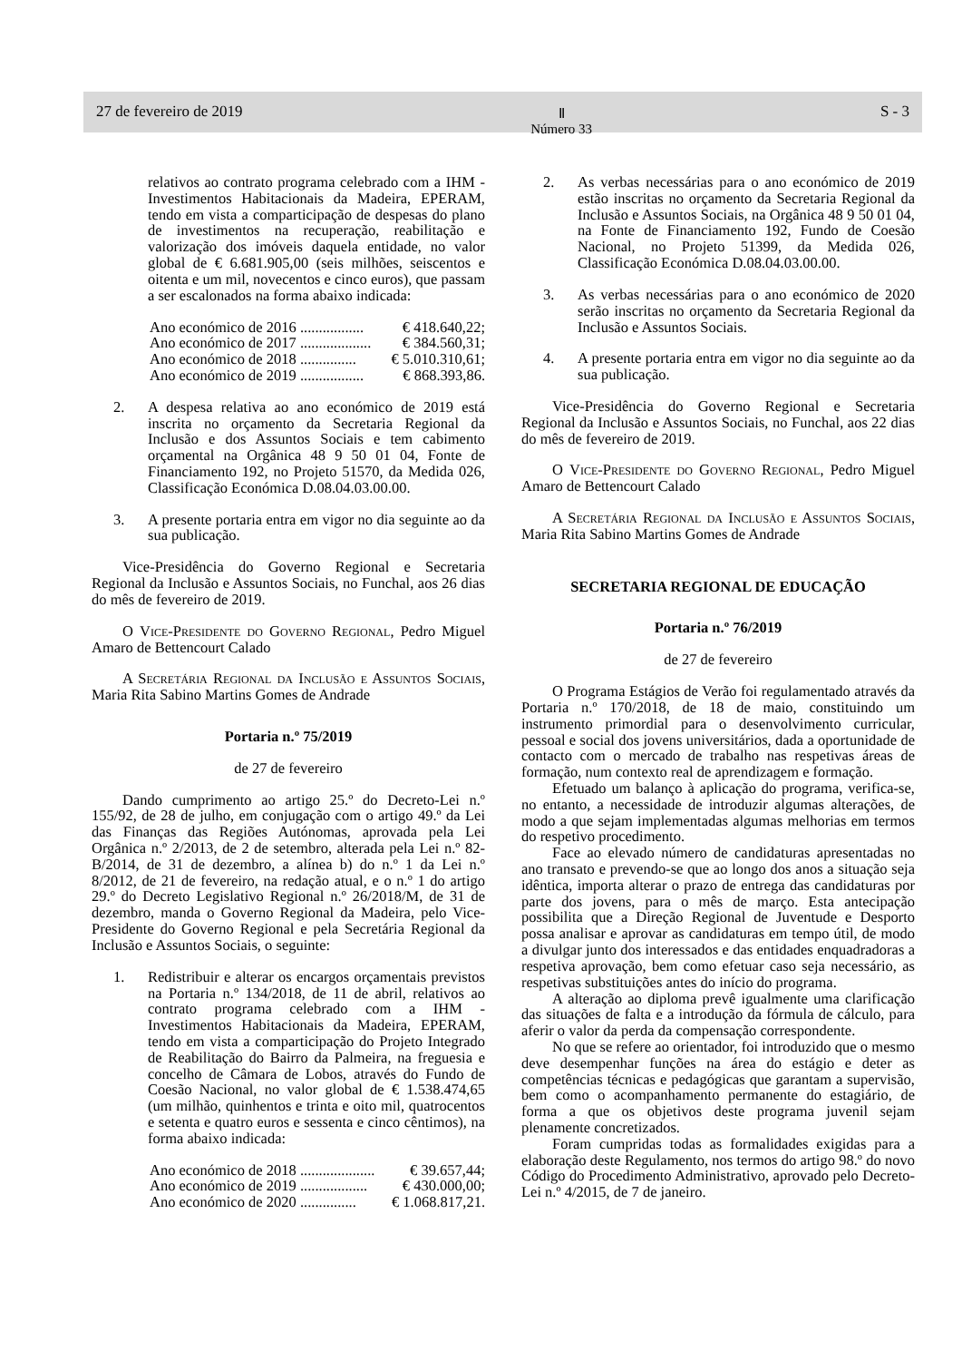27 de fevereiro de 2019 Ⅱ
Número 33 S - 3
relativos ao contrato programa celebrado com a IHM - Investimentos Habitacionais da Madeira, EPERAM, tendo em vista a comparticipação de despesas do plano de investimentos na recuperação, reabilitação e valorização dos imóveis daquela entidade, no valor global de € 6.681.905,00 (seis milhões, seiscentos e oitenta e um mil, novecentos e cinco euros), que passam a ser escalonados na forma abaixo indicada:
Ano económico de 2016 ................. € 418.640,22;
Ano económico de 2017 ................... € 384.560,31;
Ano económico de 2018 ............... € 5.010.310,61;
Ano económico de 2019 ................. € 868.393,86.
2. A despesa relativa ao ano económico de 2019 está inscrita no orçamento da Secretaria Regional da Inclusão e dos Assuntos Sociais e tem cabimento orçamental na Orgânica 48 9 50 01 04, Fonte de Financiamento 192, no Projeto 51570, da Medida 026, Classificação Económica D.08.04.03.00.00.
3. A presente portaria entra em vigor no dia seguinte ao da sua publicação.
Vice-Presidência do Governo Regional e Secretaria Regional da Inclusão e Assuntos Sociais, no Funchal, aos 26 dias do mês de fevereiro de 2019.
O Vice-Presidente do Governo Regional, Pedro Miguel Amaro de Bettencourt Calado
A Secretária Regional da Inclusão e Assuntos Sociais, Maria Rita Sabino Martins Gomes de Andrade
Portaria n.º 75/2019
de 27 de fevereiro
Dando cumprimento ao artigo 25.º do Decreto-Lei n.º 155/92, de 28 de julho, em conjugação com o artigo 49.º da Lei das Finanças das Regiões Autónomas, aprovada pela Lei Orgânica n.º 2/2013, de 2 de setembro, alterada pela Lei n.º 82-B/2014, de 31 de dezembro, a alínea b) do n.º 1 da Lei n.º 8/2012, de 21 de fevereiro, na redação atual, e o n.º 1 do artigo 29.º do Decreto Legislativo Regional n.º 26/2018/M, de 31 de dezembro, manda o Governo Regional da Madeira, pelo Vice-Presidente do Governo Regional e pela Secretária Regional da Inclusão e Assuntos Sociais, o seguinte:
1. Redistribuir e alterar os encargos orçamentais previstos na Portaria n.º 134/2018, de 11 de abril, relativos ao contrato programa celebrado com a IHM - Investimentos Habitacionais da Madeira, EPERAM, tendo em vista a comparticipação do Projeto Integrado de Reabilitação do Bairro da Palmeira, na freguesia e concelho de Câmara de Lobos, através do Fundo de Coesão Nacional, no valor global de € 1.538.474,65 (um milhão, quinhentos e trinta e oito mil, quatrocentos e setenta e quatro euros e sessenta e cinco cêntimos), na forma abaixo indicada:
Ano económico de 2018 .................... € 39.657,44;
Ano económico de 2019 .................. € 430.000,00;
Ano económico de 2020 ............... € 1.068.817,21.
2. As verbas necessárias para o ano económico de 2019 estão inscritas no orçamento da Secretaria Regional da Inclusão e Assuntos Sociais, na Orgânica 48 9 50 01 04, na Fonte de Financiamento 192, Fundo de Coesão Nacional, no Projeto 51399, da Medida 026, Classificação Económica D.08.04.03.00.00.
3. As verbas necessárias para o ano económico de 2020 serão inscritas no orçamento da Secretaria Regional da Inclusão e Assuntos Sociais.
4. A presente portaria entra em vigor no dia seguinte ao da sua publicação.
Vice-Presidência do Governo Regional e Secretaria Regional da Inclusão e Assuntos Sociais, no Funchal, aos 22 dias do mês de fevereiro de 2019.
O Vice-Presidente do Governo Regional, Pedro Miguel Amaro de Bettencourt Calado
A Secretária Regional da Inclusão e Assuntos Sociais, Maria Rita Sabino Martins Gomes de Andrade
SECRETARIA REGIONAL DE EDUCAÇÃO
Portaria n.º 76/2019
de 27 de fevereiro
O Programa Estágios de Verão foi regulamentado através da Portaria n.º 170/2018, de 18 de maio, constituindo um instrumento primordial para o desenvolvimento curricular, pessoal e social dos jovens universitários, dada a oportunidade de contacto com o mercado de trabalho nas respetivas áreas de formação, num contexto real de aprendizagem e formação.
Efetuado um balanço à aplicação do programa, verifica-se, no entanto, a necessidade de introduzir algumas alterações, de modo a que sejam implementadas algumas melhorias em termos do respetivo procedimento.
Face ao elevado número de candidaturas apresentadas no ano transato e prevendo-se que ao longo dos anos a situação seja idêntica, importa alterar o prazo de entrega das candidaturas por parte dos jovens, para o mês de março. Esta antecipação possibilita que a Direção Regional de Juventude e Desporto possa analisar e aprovar as candidaturas em tempo útil, de modo a divulgar junto dos interessados e das entidades enquadradoras a respetiva aprovação, bem como efetuar caso seja necessário, as respetivas substituições antes do início do programa.
A alteração ao diploma prevê igualmente uma clarificação das situações de falta e a introdução da fórmula de cálculo, para aferir o valor da perda da compensação correspondente.
No que se refere ao orientador, foi introduzido que o mesmo deve desempenhar funções na área do estágio e deter as competências técnicas e pedagógicas que garantam a supervisão, bem como o acompanhamento permanente do estagiário, de forma a que os objetivos deste programa juvenil sejam plenamente concretizados.
Foram cumpridas todas as formalidades exigidas para a elaboração deste Regulamento, nos termos do artigo 98.º do novo Código do Procedimento Administrativo, aprovado pelo Decreto-Lei n.º 4/2015, de 7 de janeiro.